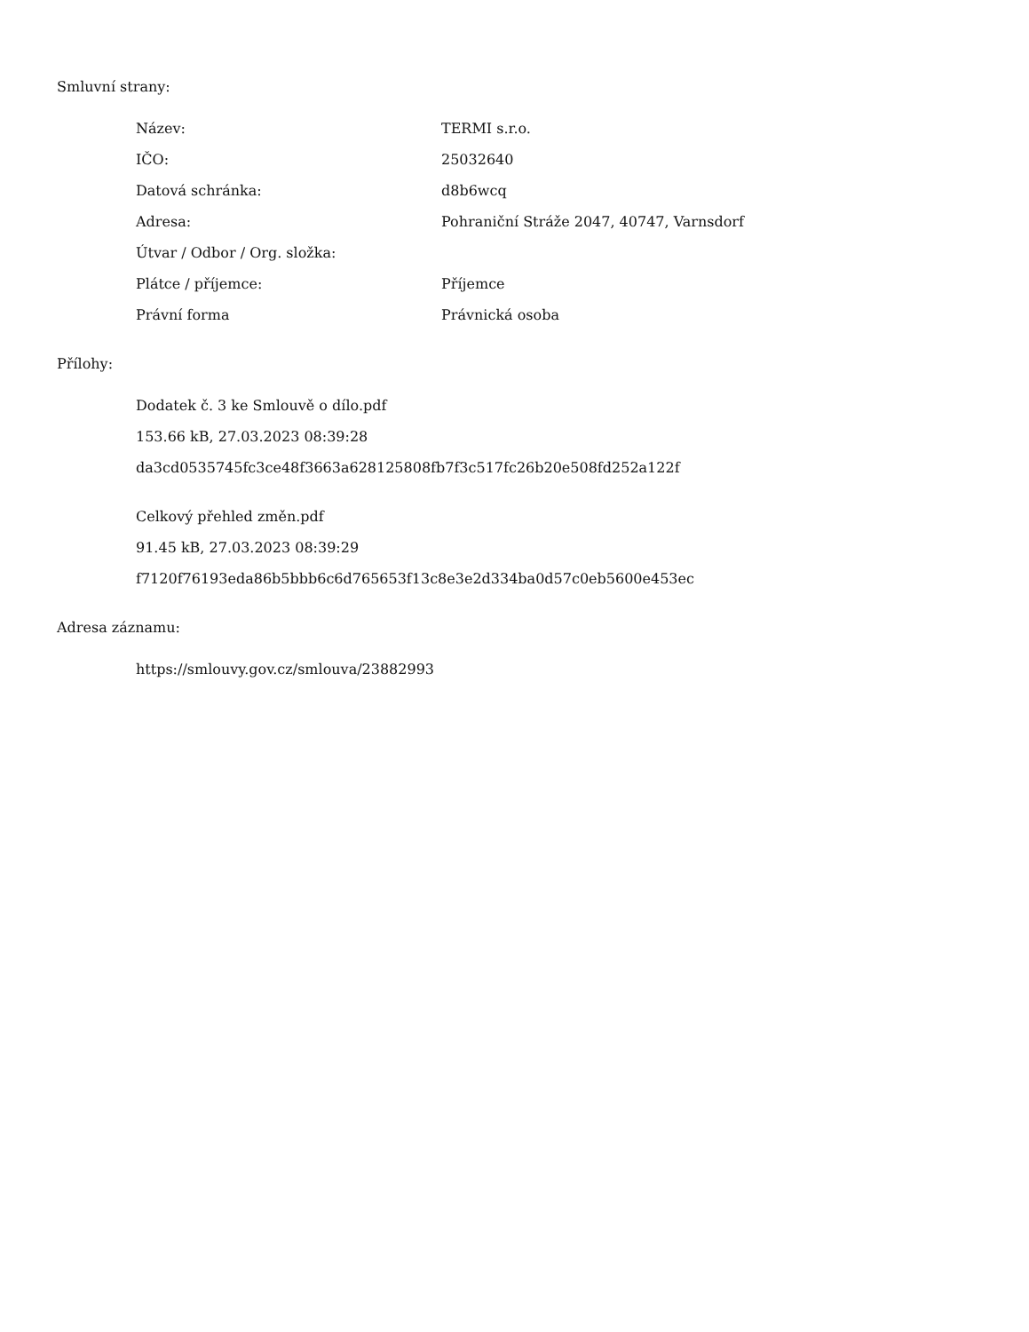Smluvní strany:
| Název: | TERMI s.r.o. |
| IČO: | 25032640 |
| Datová schránka: | d8b6wcq |
| Adresa: | Pohraniční Stráže 2047, 40747, Varnsdorf |
| Útvar / Odbor / Org. složka: | |
| Plátce / příjemce: | Příjemce |
| Právní forma | Právnická osoba |
Přílohy:
Dodatek č. 3 ke Smlouvě o dílo.pdf
153.66 kB, 27.03.2023 08:39:28
da3cd0535745fc3ce48f3663a628125808fb7f3c517fc26b20e508fd252a122f
Celkový přehled změn.pdf
91.45 kB, 27.03.2023 08:39:29
f7120f76193eda86b5bbb6c6d765653f13c8e3e2d334ba0d57c0eb5600e453ec
Adresa záznamu:
https://smlouvy.gov.cz/smlouva/23882993